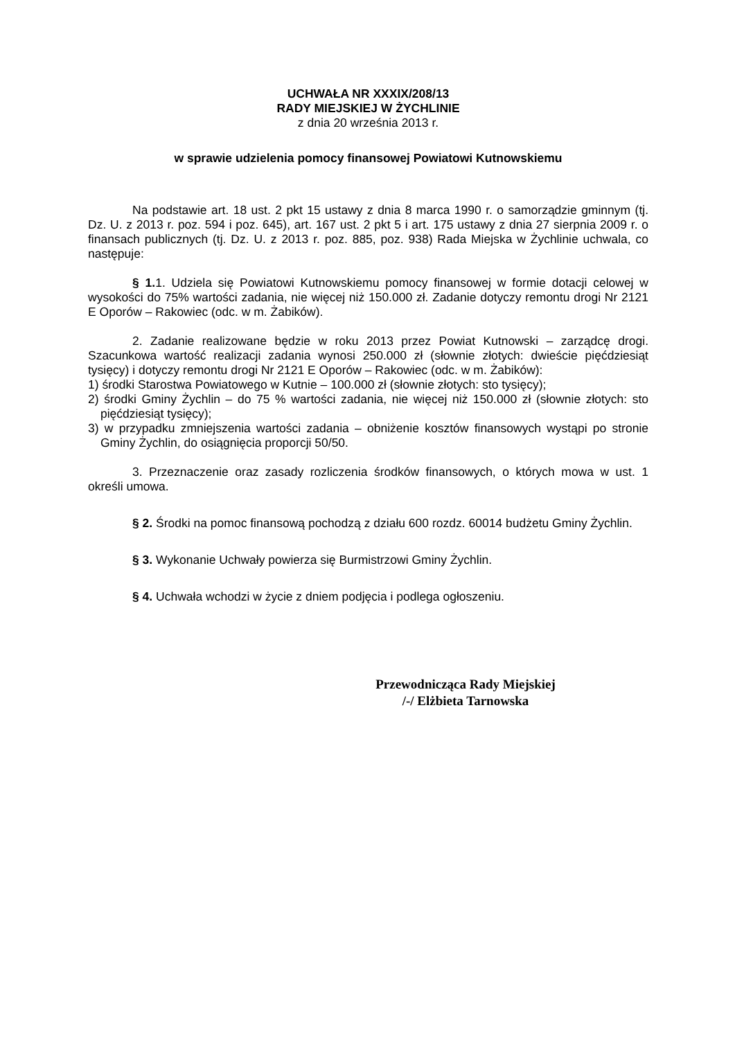UCHWAŁA NR XXXIX/208/13
RADY MIEJSKIEJ W ŻYCHLINIE
z dnia 20 września 2013 r.
w sprawie udzielenia pomocy finansowej Powiatowi Kutnowskiemu
Na podstawie art. 18 ust. 2 pkt 15 ustawy z dnia 8 marca 1990 r. o samorządzie gminnym (tj. Dz. U. z 2013 r. poz. 594 i poz. 645), art. 167 ust. 2 pkt 5 i art. 175 ustawy z dnia 27 sierpnia 2009 r. o finansach publicznych (tj. Dz. U. z 2013 r. poz. 885, poz. 938) Rada Miejska w Żychlinie uchwala, co następuje:
§ 1. 1. Udziela się Powiatowi Kutnowskiemu pomocy finansowej w formie dotacji celowej w wysokości do 75% wartości zadania, nie więcej niż 150.000 zł. Zadanie dotyczy remontu drogi Nr 2121 E Oporów – Rakowiec (odc. w m. Żabików).
2. Zadanie realizowane będzie w roku 2013 przez Powiat Kutnowski – zarządcę drogi. Szacunkowa wartość realizacji zadania wynosi 250.000 zł (słownie złotych: dwieście pięćdziesiąt tysięcy) i dotyczy remontu drogi Nr 2121 E Oporów – Rakowiec (odc. w m. Żabików):
1) środki Starostwa Powiatowego w Kutnie – 100.000 zł (słownie złotych: sto tysięcy);
2) środki Gminy Żychlin – do 75 % wartości zadania, nie więcej niż 150.000 zł (słownie złotych: sto pięćdziesiąt tysięcy);
3) w przypadku zmniejszenia wartości zadania – obniżenie kosztów finansowych wystąpi po stronie Gminy Żychlin, do osiągnięcia proporcji 50/50.
3. Przeznaczenie oraz zasady rozliczenia środków finansowych, o których mowa w ust. 1 określi umowa.
§ 2. Środki na pomoc finansową pochodzą z działu 600 rozdz. 60014 budżetu Gminy Żychlin.
§ 3. Wykonanie Uchwały powierza się Burmistrzowi Gminy Żychlin.
§ 4. Uchwała wchodzi w życie z dniem podjęcia i podlega ogłoszeniu.
Przewodnicząca Rady Miejskiej
/-/ Elżbieta Tarnowska